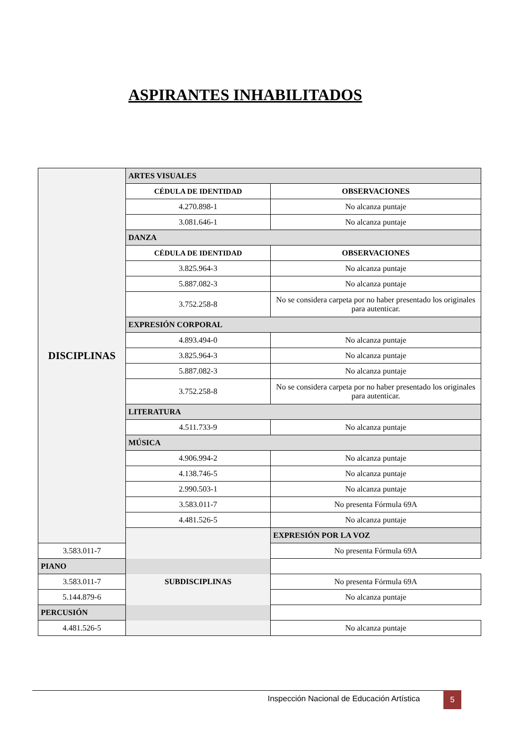ASPIRANTES INHABILITADOS
| DISCIPLINAS | ARTES VISUALES | |
| | CÉDULA DE IDENTIDAD | OBSERVACIONES |
| | 4.270.898-1 | No alcanza puntaje |
| | 3.081.646-1 | No alcanza puntaje |
| | DANZA | |
| | CÉDULA DE IDENTIDAD | OBSERVACIONES |
| | 3.825.964-3 | No alcanza puntaje |
| | 5.887.082-3 | No alcanza puntaje |
| | 3.752.258-8 | No se considera carpeta por no haber presentado los originales para autenticar. |
| | EXPRESIÓN CORPORAL | |
| | 4.893.494-0 | No alcanza puntaje |
| | 3.825.964-3 | No alcanza puntaje |
| | 5.887.082-3 | No alcanza puntaje |
| | 3.752.258-8 | No se considera carpeta por no haber presentado los originales para autenticar. |
| | LITERATURA | |
| | 4.511.733-9 | No alcanza puntaje |
| | MÚSICA | |
| | 4.906.994-2 | No alcanza puntaje |
| | 4.138.746-5 | No alcanza puntaje |
| | 2.990.503-1 | No alcanza puntaje |
| | 3.583.011-7 | No presenta Fórmula 69A |
| | 4.481.526-5 | No alcanza puntaje |
| | SUBDISCIPLINAS | EXPRESIÓN POR LA VOZ |
| 3.583.011-7 | | No presenta Fórmula 69A |
| PIANO | | |
| 3.583.011-7 | | No presenta Fórmula 69A |
| 5.144.879-6 | | No alcanza puntaje |
| PERCUSIÓN | | |
| 4.481.526-5 | | No alcanza puntaje |
Inspección Nacional de Educación Artística
5